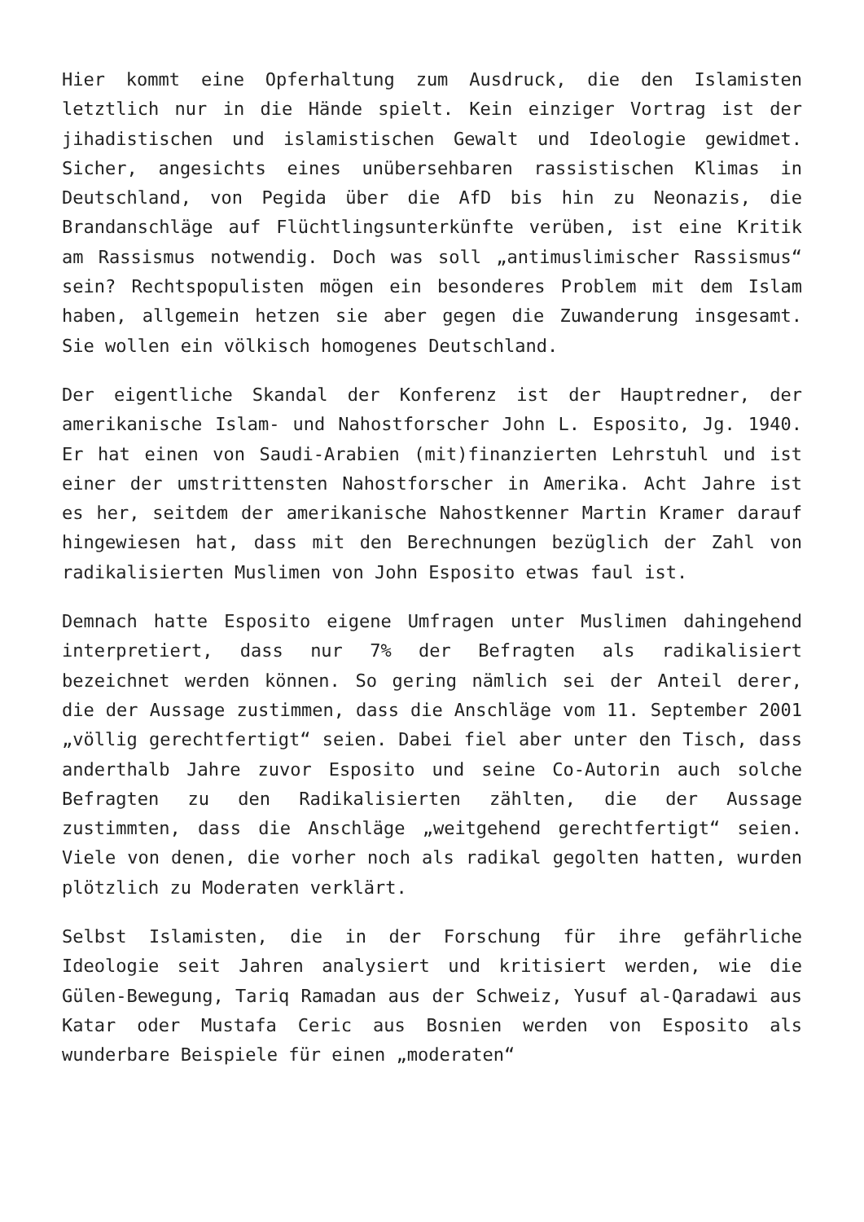Hier kommt eine Opferhaltung zum Ausdruck, die den Islamisten letztlich nur in die Hände spielt. Kein einziger Vortrag ist der jihadistischen und islamistischen Gewalt und Ideologie gewidmet. Sicher, angesichts eines unübersehbaren rassistischen Klimas in Deutschland, von Pegida über die AfD bis hin zu Neonazis, die Brandanschläge auf Flüchtlingsunterkünfte verüben, ist eine Kritik am Rassismus notwendig. Doch was soll „antimuslimischer Rassismus“ sein? Rechtspopulisten mögen ein besonderes Problem mit dem Islam haben, allgemein hetzen sie aber gegen die Zuwanderung insgesamt. Sie wollen ein völkisch homogenes Deutschland.
Der eigentliche Skandal der Konferenz ist der Hauptredner, der amerikanische Islam- und Nahostforscher John L. Esposito, Jg. 1940. Er hat einen von Saudi-Arabien (mit)finanzierten Lehrstuhl und ist einer der umstrittensten Nahostforscher in Amerika. Acht Jahre ist es her, seitdem der amerikanische Nahostkenner Martin Kramer darauf hingewiesen hat, dass mit den Berechnungen bezüglich der Zahl von radikalisierten Muslimen von John Esposito etwas faul ist.
Demnach hatte Esposito eigene Umfragen unter Muslimen dahingehend interpretiert, dass nur 7% der Befragten als radikalisiert bezeichnet werden können. So gering nämlich sei der Anteil derer, die der Aussage zustimmen, dass die Anschläge vom 11. September 2001 „völlig gerechtfertigt“ seien. Dabei fiel aber unter den Tisch, dass anderthalb Jahre zuvor Esposito und seine Co-Autorin auch solche Befragten zu den Radikalisierten zählten, die der Aussage zustimmten, dass die Anschläge „weitgehend gerechtfertigt“ seien. Viele von denen, die vorher noch als radikal gegolten hatten, wurden plötzlich zu Moderaten verklärt.
Selbst Islamisten, die in der Forschung für ihre gefährliche Ideologie seit Jahren analysiert und kritisiert werden, wie die Gülen-Bewegung, Tariq Ramadan aus der Schweiz, Yusuf al-Qaradawi aus Katar oder Mustafa Ceric aus Bosnien werden von Esposito als wunderbare Beispiele für einen „moderaten“